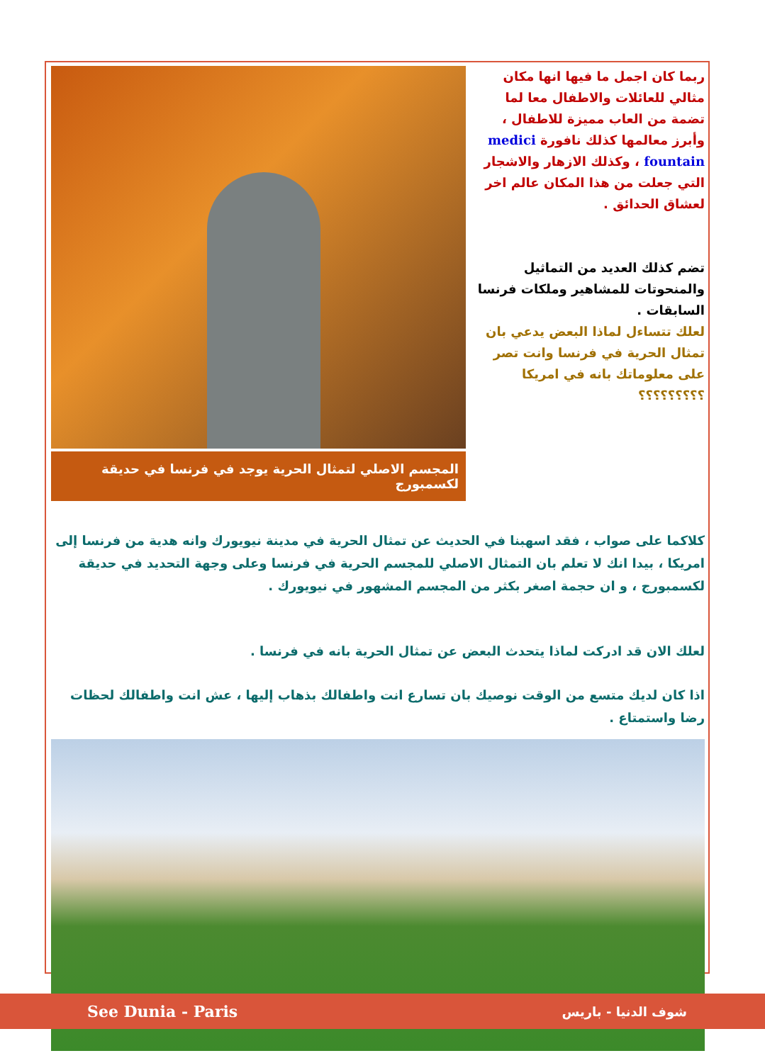ربما كان اجمل ما فيها انها مكان مثالي للعائلات والاطفال معا لما تضمة من العاب مميزة للاطفال ، وأبرز معالمها كذلك نافورة medici fountain ، وكذلك الازهار والاشجار التي جعلت من هذا المكان عالم اخر لعشاق الحدائق .
تضم كذلك العديد من التماثيل والمنحوتات للمشاهير وملكات فرنسا السابقات .
لعلك تتساءل لماذا البعض يدعي بان تمثال الحرية في فرنسا وانت تصر على معلوماتك بانه في امريكا ؟؟؟؟؟؟؟؟؟
المجسم الاصلي لتمثال الحرية يوجد في فرنسا في حديقة لكسمبورج
كلاكما على صواب ، فقد اسهبنا في الحديث عن تمثال الحرية في مدينة نيويورك وانه هدية من فرنسا إلى امريكا ، بيدا انك لا تعلم بان التمثال الاصلي للمجسم الحرية في فرنسا وعلى وجهة التحديد في حديقة لكسمبورج ، و ان حجمة اصغر بكثر من المجسم المشهور في نيويورك .
لعلك الان قد ادركت لماذا يتحدث البعض عن تمثال الحرية بانه في فرنسا .
اذا كان لديك متسع من الوقت نوصيك بان تسارع انت واطفالك بذهاب إليها ، عش انت واطفالك لحظات رضا واستمتاع .
See Dunia - Paris شوف الدنيا - باريس